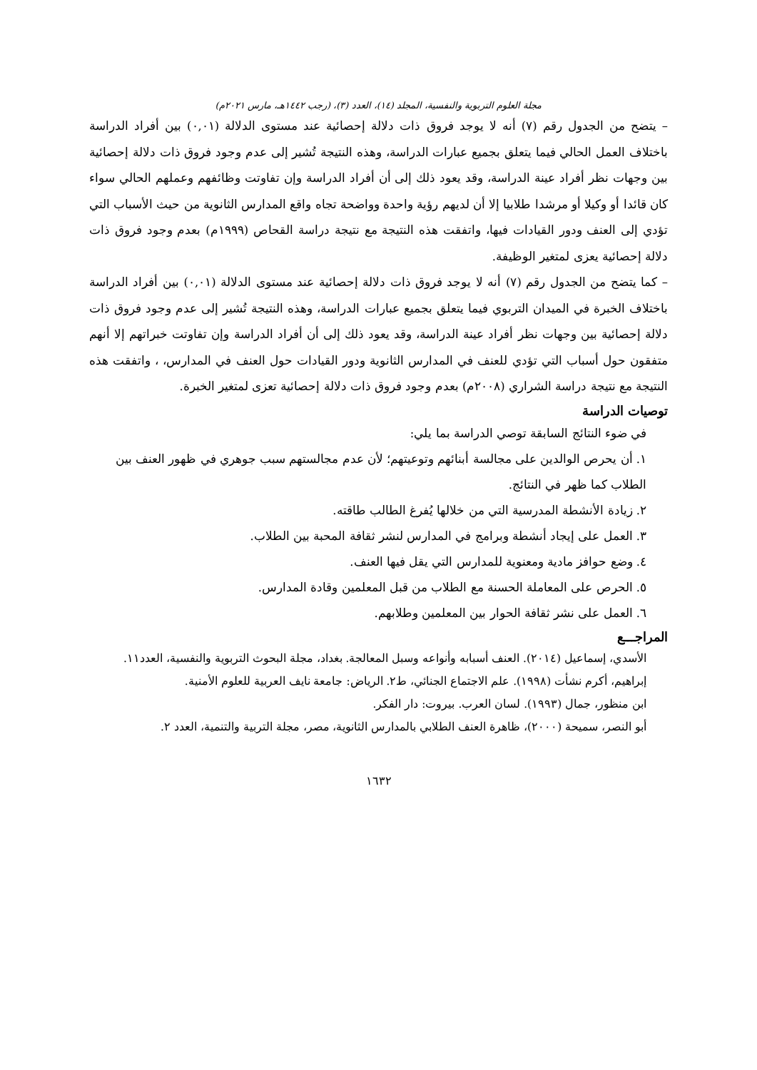مجلة العلوم التربوية والنفسية، المجلد (١٤)، العدد (٣)، (رجب ١٤٤٢هـ، مارس ٢٠٢١م)
– يتضح من الجدول رقم (٧) أنه لا يوجد فروق ذات دلالة إحصائية عند مستوى الدلالة (٠,٠١) بين أفراد الدراسة باختلاف العمل الحالي فيما يتعلق بجميع عبارات الدراسة، وهذه النتيجة تُشير إلى عدم وجود فروق ذات دلالة إحصائية بين وجهات نظر أفراد عينة الدراسة، وقد يعود ذلك إلى أن أفراد الدراسة وإن تفاوتت وظائفهم وعملهم الحالي سواء كان قائدا أو وكيلا أو مرشدا طلابيا إلا أن لديهم رؤية واحدة وواضحة تجاه واقع المدارس الثانوية من حيث الأسباب التي تؤدي إلى العنف ودور القيادات فيها، واتفقت هذه النتيجة مع نتيجة دراسة القحاص (١٩٩٩م) بعدم وجود فروق ذات دلالة إحصائية يعزى لمتغير الوظيفة.
– كما يتضح من الجدول رقم (٧) أنه لا يوجد فروق ذات دلالة إحصائية عند مستوى الدلالة (٠,٠١) بين أفراد الدراسة باختلاف الخبرة في الميدان التربوي فيما يتعلق بجميع عبارات الدراسة، وهذه النتيجة تُشير إلى عدم وجود فروق ذات دلالة إحصائية بين وجهات نظر أفراد عينة الدراسة، وقد يعود ذلك إلى أن أفراد الدراسة وإن تفاوتت خبراتهم إلا أنهم متفقون حول أسباب التي تؤدي للعنف في المدارس الثانوية ودور القيادات حول العنف في المدارس، ، واتفقت هذه النتيجة مع نتيجة دراسة الشراري (٢٠٠٨م) بعدم وجود فروق ذات دلالة إحصائية تعزى لمتغير الخبرة.
توصيات الدراسة
في ضوء النتائج السابقة توصي الدراسة بما يلي:
١. أن يحرص الوالدين على مجالسة أبنائهم وتوعيتهم؛ لأن عدم مجالستهم سبب جوهري في ظهور العنف بين الطلاب كما ظهر في النتائج.
٢. زيادة الأنشطة المدرسية التي من خلالها يُفرغ الطالب طاقته.
٣. العمل على إيجاد أنشطة وبرامج في المدارس لنشر ثقافة المحبة بين الطلاب.
٤. وضع حوافز مادية ومعنوية للمدارس التي يقل فيها العنف.
٥. الحرص على المعاملة الحسنة مع الطلاب من قبل المعلمين وقادة المدارس.
٦. العمل على نشر ثقافة الحوار بين المعلمين وطلابهم.
المراجـــع
الأسدي، إسماعيل (٢٠١٤). العنف أسبابه وأنواعه وسبل المعالجة. بغداد، مجلة البحوث التربوية والنفسية، العدد١١.
إبراهيم، أكرم نشأت (١٩٩٨). علم الاجتماع الجنائي، ط٢. الرياض: جامعة نايف العربية للعلوم الأمنية.
ابن منظور، جمال (١٩٩٣). لسان العرب. بيروت: دار الفكر.
أبو النصر، سميحة (٢٠٠٠)، ظاهرة العنف الطلابي بالمدارس الثانوية، مصر، مجلة التربية والتنمية، العدد ٢.
١٦٣٢